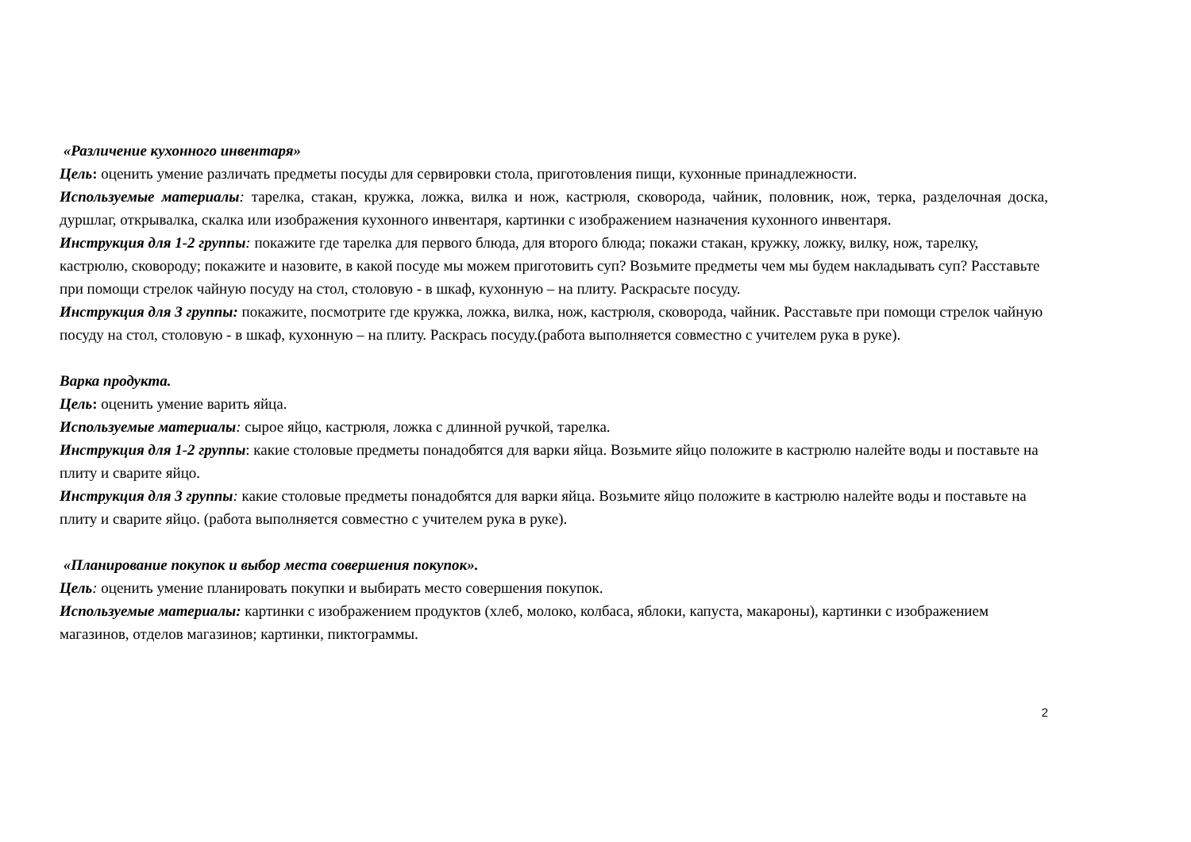«Различение кухонного инвентаря»
Цель: оценить умение различать предметы посуды для сервировки стола, приготовления пищи, кухонные принадлежности.
Используемые материалы: тарелка, стакан, кружка, ложка, вилка и нож, кастрюля, сковорода, чайник, половник, нож, терка, разделочная доска, дуршлаг, открывалка, скалка или изображения кухонного инвентаря, картинки с изображением назначения кухонного инвентаря.
Инструкция для 1-2 группы: покажите где тарелка для первого блюда, для второго блюда; покажи стакан, кружку, ложку, вилку, нож, тарелку, кастрюлю, сковороду; покажите и назовите, в какой посуде мы можем приготовить суп? Возьмите предметы чем мы будем накладывать суп? Расставьте при помощи стрелок чайную посуду на стол, столовую - в шкаф, кухонную – на плиту. Раскрасьте посуду.
Инструкция для 3 группы: покажите, посмотрите где кружка, ложка, вилка, нож, кастрюля, сковорода, чайник. Расставьте при помощи стрелок чайную посуду на стол, столовую - в шкаф, кухонную – на плиту. Раскрась посуду.(работа выполняется совместно с учителем рука в руке).
Варка продукта.
Цель: оценить умение варить яйца.
Используемые материалы: сырое яйцо, кастрюля, ложка с длинной ручкой, тарелка.
Инструкция для 1-2 группы: какие столовые предметы понадобятся для варки яйца. Возьмите яйцо положите в кастрюлю налейте воды и поставьте на плиту и сварите яйцо.
Инструкция для 3 группы: какие столовые предметы понадобятся для варки яйца. Возьмите яйцо положите в кастрюлю налейте воды и поставьте на плиту и сварите яйцо. (работа выполняется совместно с учителем рука в руке).
«Планирование покупок и выбор места совершения покупок».
Цель: оценить умение планировать покупки и выбирать место совершения покупок.
Используемые материалы: картинки с изображением продуктов (хлеб, молоко, колбаса, яблоки, капуста, макароны), картинки с изображением магазинов, отделов магазинов; картинки, пиктограммы.
2